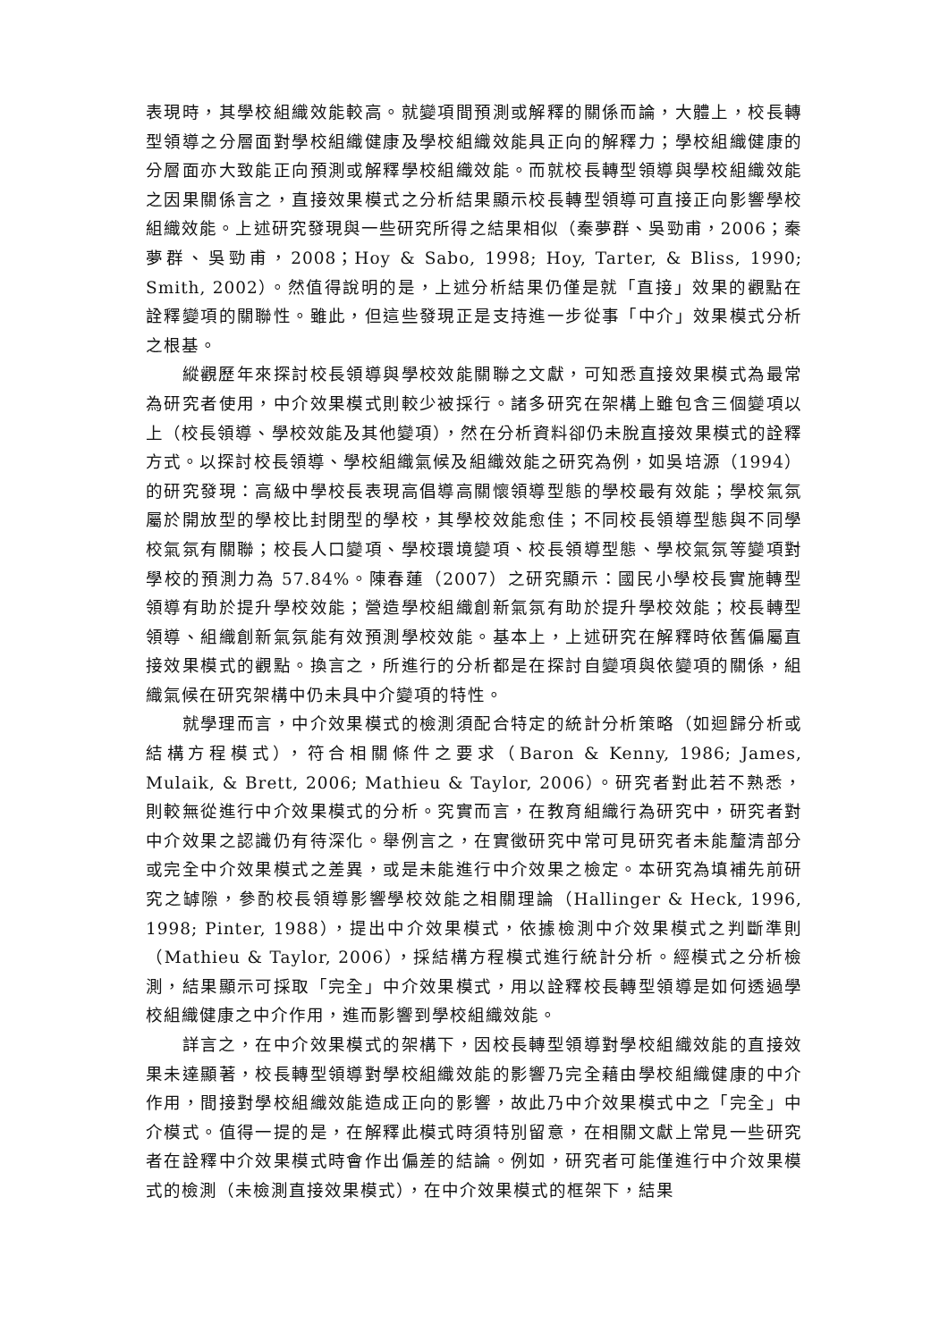表現時，其學校組織效能較高。就變項間預測或解釋的關係而論，大體上，校長轉型領導之分層面對學校組織健康及學校組織效能具正向的解釋力；學校組織健康的分層面亦大致能正向預測或解釋學校組織效能。而就校長轉型領導與學校組織效能之因果關係言之，直接效果模式之分析結果顯示校長轉型領導可直接正向影響學校組織效能。上述研究發現與一些研究所得之結果相似（秦夢群、吳勁甫，2006；秦夢群、吳勁甫，2008；Hoy & Sabo, 1998; Hoy, Tarter, & Bliss, 1990; Smith, 2002）。然值得說明的是，上述分析結果仍僅是就「直接」效果的觀點在詮釋變項的關聯性。雖此，但這些發現正是支持進一步從事「中介」效果模式分析之根基。
縱觀歷年來探討校長領導與學校效能關聯之文獻，可知悉直接效果模式為最常為研究者使用，中介效果模式則較少被採行。諸多研究在架構上雖包含三個變項以上（校長領導、學校效能及其他變項），然在分析資料卻仍未脫直接效果模式的詮釋方式。以探討校長領導、學校組織氣候及組織效能之研究為例，如吳培源（1994）的研究發現：高級中學校長表現高倡導高關懷領導型態的學校最有效能；學校氣氛屬於開放型的學校比封閉型的學校，其學校效能愈佳；不同校長領導型態與不同學校氣氛有關聯；校長人口變項、學校環境變項、校長領導型態、學校氣氛等變項對學校的預測力為 57.84%。陳春蓮（2007）之研究顯示：國民小學校長實施轉型領導有助於提升學校效能；營造學校組織創新氣氛有助於提升學校效能；校長轉型領導、組織創新氣氛能有效預測學校效能。基本上，上述研究在解釋時依舊偏屬直接效果模式的觀點。換言之，所進行的分析都是在探討自變項與依變項的關係，組織氣候在研究架構中仍未具中介變項的特性。
就學理而言，中介效果模式的檢測須配合特定的統計分析策略（如迴歸分析或結構方程模式），符合相關條件之要求（Baron & Kenny, 1986; James, Mulaik, & Brett, 2006; Mathieu & Taylor, 2006）。研究者對此若不熟悉，則較無從進行中介效果模式的分析。究實而言，在教育組織行為研究中，研究者對中介效果之認識仍有待深化。舉例言之，在實徵研究中常可見研究者未能釐清部分或完全中介效果模式之差異，或是未能進行中介效果之檢定。本研究為填補先前研究之罅隙，參酌校長領導影響學校效能之相關理論（Hallinger & Heck, 1996, 1998; Pinter, 1988），提出中介效果模式，依據檢測中介效果模式之判斷準則（Mathieu & Taylor, 2006），採結構方程模式進行統計分析。經模式之分析檢測，結果顯示可採取「完全」中介效果模式，用以詮釋校長轉型領導是如何透過學校組織健康之中介作用，進而影響到學校組織效能。
詳言之，在中介效果模式的架構下，因校長轉型領導對學校組織效能的直接效果未達顯著，校長轉型領導對學校組織效能的影響乃完全藉由學校組織健康的中介作用，間接對學校組織效能造成正向的影響，故此乃中介效果模式中之「完全」中介模式。值得一提的是，在解釋此模式時須特別留意，在相關文獻上常見一些研究者在詮釋中介效果模式時會作出偏差的結論。例如，研究者可能僅進行中介效果模式的檢測（未檢測直接效果模式），在中介效果模式的框架下，結果